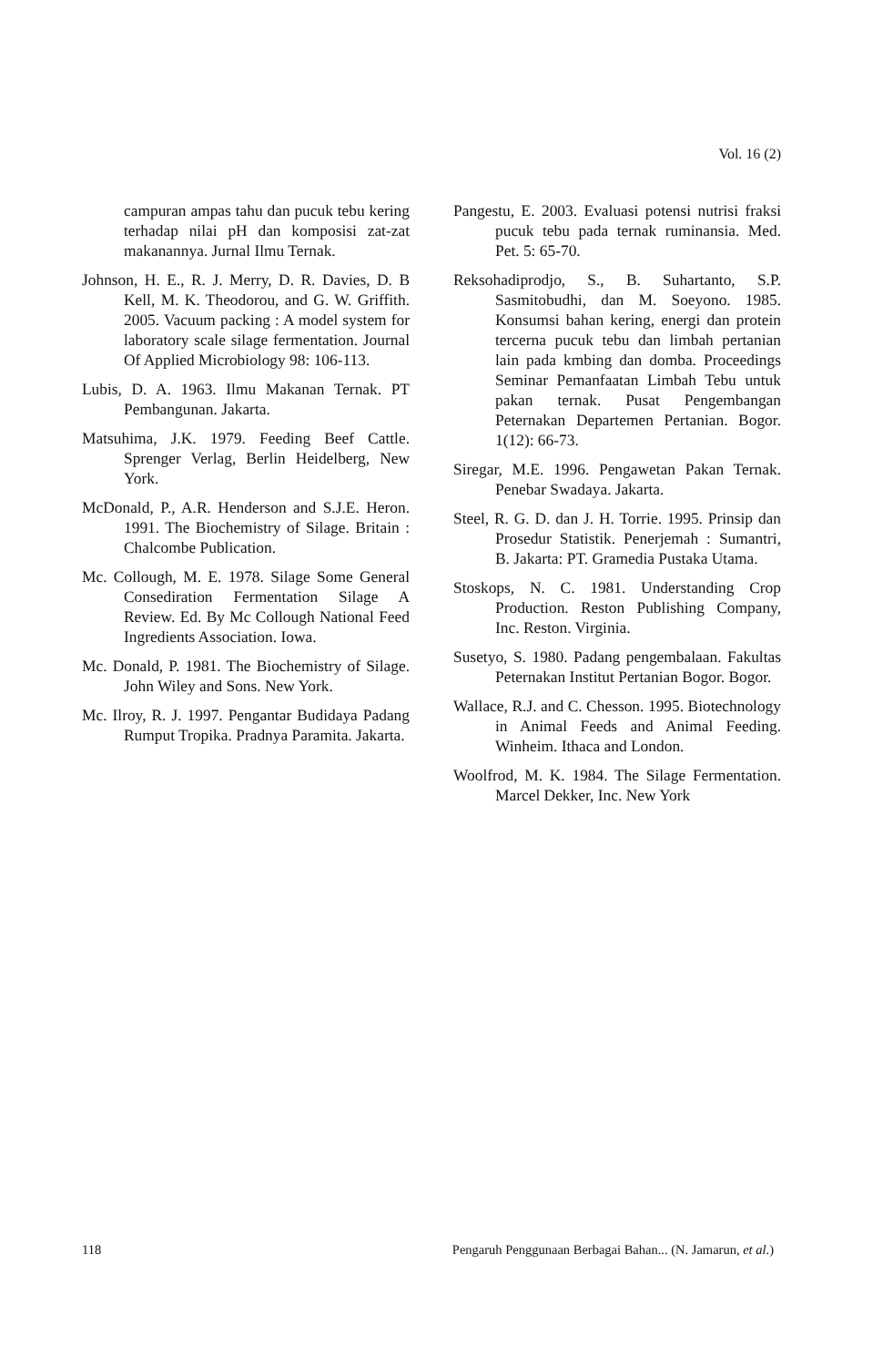Vol. 16 (2)
campuran ampas tahu dan pucuk tebu kering terhadap nilai pH dan komposisi zat-zat makanannya. Jurnal Ilmu Ternak.
Johnson, H. E., R. J. Merry, D. R. Davies, D. B Kell, M. K. Theodorou, and G. W. Griffith. 2005. Vacuum packing : A model system for laboratory scale silage fermentation. Journal Of Applied Microbiology 98: 106-113.
Lubis, D. A. 1963. Ilmu Makanan Ternak. PT Pembangunan. Jakarta.
Matsuhima, J.K. 1979. Feeding Beef Cattle. Sprenger Verlag, Berlin Heidelberg, New York.
McDonald, P., A.R. Henderson and S.J.E. Heron. 1991. The Biochemistry of Silage. Britain : Chalcombe Publication.
Mc. Collough, M. E. 1978. Silage Some General Consediration Fermentation Silage A Review. Ed. By Mc Collough National Feed Ingredients Association. Iowa.
Mc. Donald, P. 1981. The Biochemistry of Silage. John Wiley and Sons. New York.
Mc. Ilroy, R. J. 1997. Pengantar Budidaya Padang Rumput Tropika. Pradnya Paramita. Jakarta.
Pangestu, E. 2003. Evaluasi potensi nutrisi fraksi pucuk tebu pada ternak ruminansia. Med. Pet. 5: 65-70.
Reksohadiprodjo, S., B. Suhartanto, S.P. Sasmitobudhi, dan M. Soeyono. 1985. Konsumsi bahan kering, energi dan protein tercerna pucuk tebu dan limbah pertanian lain pada kmbing dan domba. Proceedings Seminar Pemanfaatan Limbah Tebu untuk pakan ternak. Pusat Pengembangan Peternakan Departemen Pertanian. Bogor. 1(12): 66-73.
Siregar, M.E. 1996. Pengawetan Pakan Ternak. Penebar Swadaya. Jakarta.
Steel, R. G. D. dan J. H. Torrie. 1995. Prinsip dan Prosedur Statistik. Penerjemah : Sumantri, B. Jakarta: PT. Gramedia Pustaka Utama.
Stoskops, N. C. 1981. Understanding Crop Production. Reston Publishing Company, Inc. Reston. Virginia.
Susetyo, S. 1980. Padang pengembalaan. Fakultas Peternakan Institut Pertanian Bogor. Bogor.
Wallace, R.J. and C. Chesson. 1995. Biotechnology in Animal Feeds and Animal Feeding. Winheim. Ithaca and London.
Woolfrod, M. K. 1984. The Silage Fermentation. Marcel Dekker, Inc. New York
118 Pengaruh Penggunaan Berbagai Bahan... (N. Jamarun, et al.)